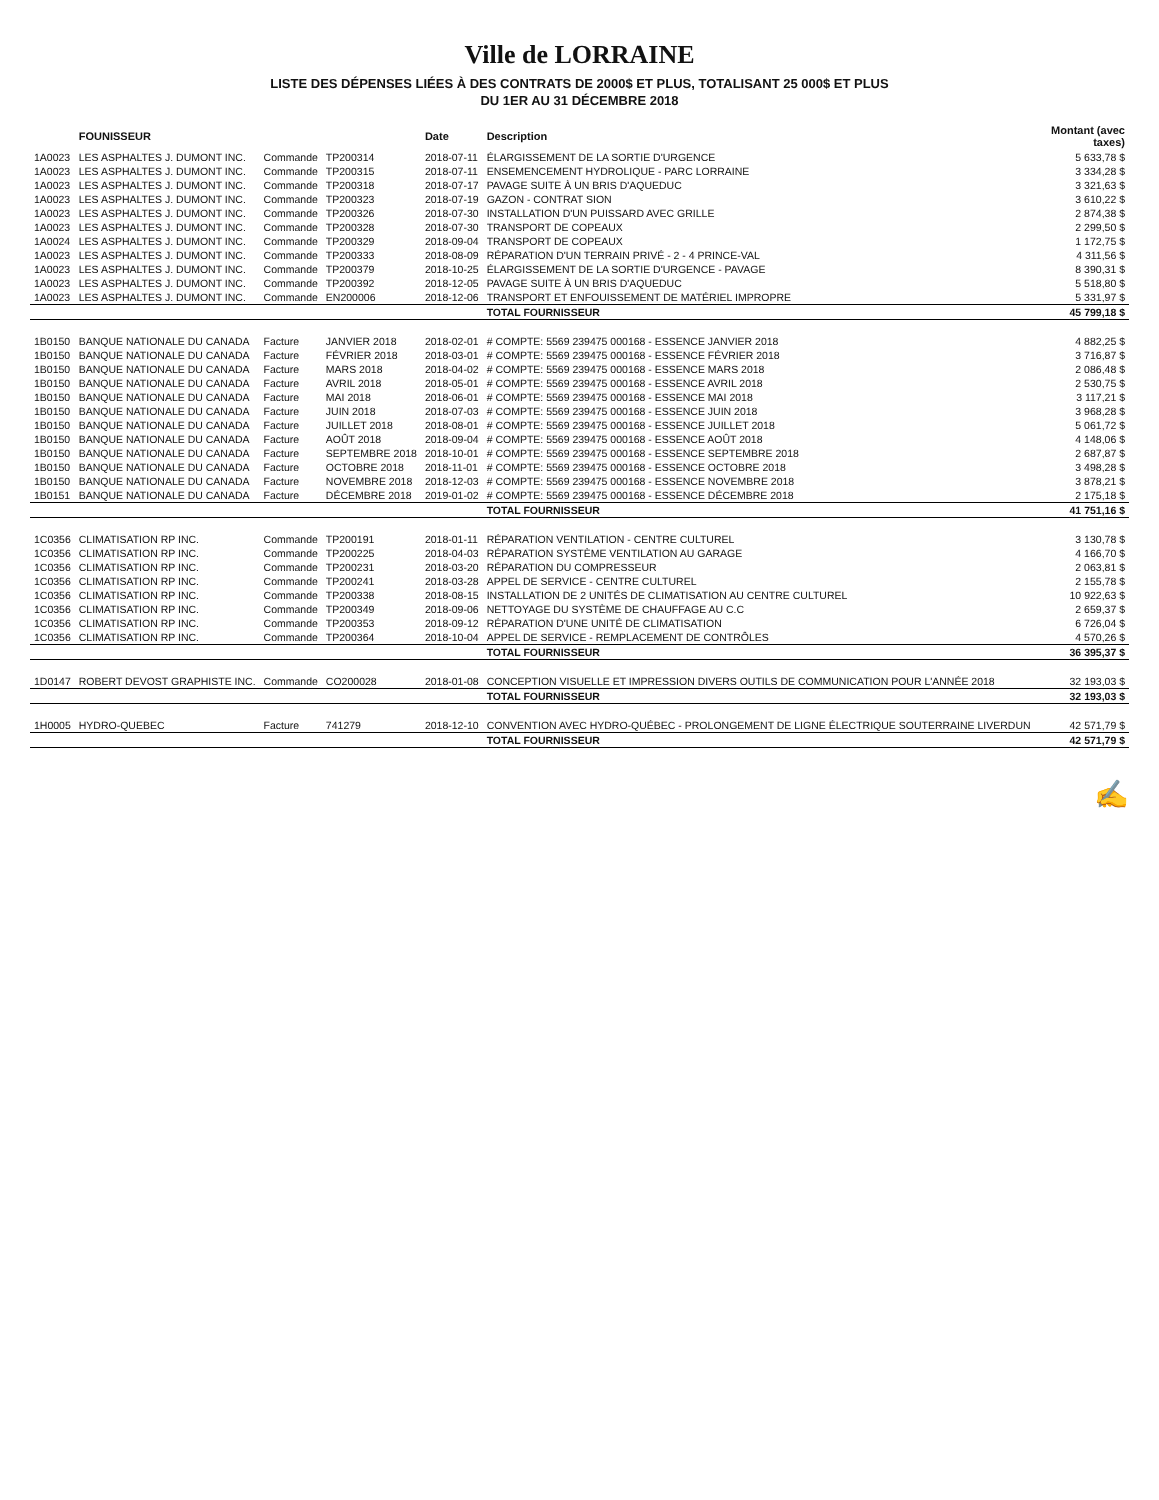Ville de LORRAINE
LISTE DES DÉPENSES LIÉES À DES CONTRATS DE 2000$ ET PLUS, TOTALISANT 25 000$ ET PLUS
DU 1ER AU 31 DÉCEMBRE 2018
| | FOUNISSEUR | | | Date | Description | Montant (avec taxes) |
| --- | --- | --- | --- | --- | --- | --- |
| 1A0023 | LES ASPHALTES J. DUMONT INC. | Commande | TP200314 | 2018-07-11 | ÉLARGISSEMENT DE LA SORTIE D'URGENCE | 5 633,78 $ |
| 1A0023 | LES ASPHALTES J. DUMONT INC. | Commande | TP200315 | 2018-07-11 | ENSEMENCEMENT HYDROLIQUE - PARC LORRAINE | 3 334,28 $ |
| 1A0023 | LES ASPHALTES J. DUMONT INC. | Commande | TP200318 | 2018-07-17 | PAVAGE SUITE À UN BRIS D'AQUEDUC | 3 321,63 $ |
| 1A0023 | LES ASPHALTES J. DUMONT INC. | Commande | TP200323 | 2018-07-19 | GAZON - CONTRAT SION | 3 610,22 $ |
| 1A0023 | LES ASPHALTES J. DUMONT INC. | Commande | TP200326 | 2018-07-30 | INSTALLATION D'UN PUISSARD AVEC GRILLE | 2 874,38 $ |
| 1A0023 | LES ASPHALTES J. DUMONT INC. | Commande | TP200328 | 2018-07-30 | TRANSPORT DE COPEAUX | 2 299,50 $ |
| 1A0024 | LES ASPHALTES J. DUMONT INC. | Commande | TP200329 | 2018-09-04 | TRANSPORT DE COPEAUX | 1 172,75 $ |
| 1A0023 | LES ASPHALTES J. DUMONT INC. | Commande | TP200333 | 2018-08-09 | RÉPARATION D'UN TERRAIN PRIVÉ - 2 - 4 PRINCE-VAL | 4 311,56 $ |
| 1A0023 | LES ASPHALTES J. DUMONT INC. | Commande | TP200379 | 2018-10-25 | ÉLARGISSEMENT DE LA SORTIE D'URGENCE - PAVAGE | 8 390,31 $ |
| 1A0023 | LES ASPHALTES J. DUMONT INC. | Commande | TP200392 | 2018-12-05 | PAVAGE SUITE À UN BRIS D'AQUEDUC | 5 518,80 $ |
| 1A0023 | LES ASPHALTES J. DUMONT INC. | Commande | EN200006 | 2018-12-06 | TRANSPORT ET ENFOUISSEMENT DE MATÉRIEL IMPROPRE | 5 331,97 $ |
| | | | | | TOTAL FOURNISSEUR | 45 799,18 $ |
| 1B0150 | BANQUE NATIONALE DU CANADA | Facture | JANVIER 2018 | 2018-02-01 | # COMPTE: 5569 239475 000168 - ESSENCE JANVIER 2018 | 4 882,25 $ |
| 1B0150 | BANQUE NATIONALE DU CANADA | Facture | FÉVRIER 2018 | 2018-03-01 | # COMPTE: 5569 239475 000168 - ESSENCE FÉVRIER 2018 | 3 716,87 $ |
| 1B0150 | BANQUE NATIONALE DU CANADA | Facture | MARS 2018 | 2018-04-02 | # COMPTE: 5569 239475 000168 - ESSENCE MARS 2018 | 2 086,48 $ |
| 1B0150 | BANQUE NATIONALE DU CANADA | Facture | AVRIL 2018 | 2018-05-01 | # COMPTE: 5569 239475 000168 - ESSENCE AVRIL 2018 | 2 530,75 $ |
| 1B0150 | BANQUE NATIONALE DU CANADA | Facture | MAI 2018 | 2018-06-01 | # COMPTE: 5569 239475 000168 - ESSENCE MAI 2018 | 3 117,21 $ |
| 1B0150 | BANQUE NATIONALE DU CANADA | Facture | JUIN 2018 | 2018-07-03 | # COMPTE: 5569 239475 000168 - ESSENCE JUIN 2018 | 3 968,28 $ |
| 1B0150 | BANQUE NATIONALE DU CANADA | Facture | JUILLET 2018 | 2018-08-01 | # COMPTE: 5569 239475 000168 - ESSENCE JUILLET 2018 | 5 061,72 $ |
| 1B0150 | BANQUE NATIONALE DU CANADA | Facture | AOÛT 2018 | 2018-09-04 | # COMPTE: 5569 239475 000168 - ESSENCE AOÛT 2018 | 4 148,06 $ |
| 1B0150 | BANQUE NATIONALE DU CANADA | Facture | SEPTEMBRE 2018 | 2018-10-01 | # COMPTE: 5569 239475 000168 - ESSENCE SEPTEMBRE 2018 | 2 687,87 $ |
| 1B0150 | BANQUE NATIONALE DU CANADA | Facture | OCTOBRE 2018 | 2018-11-01 | # COMPTE: 5569 239475 000168 - ESSENCE OCTOBRE 2018 | 3 498,28 $ |
| 1B0150 | BANQUE NATIONALE DU CANADA | Facture | NOVEMBRE 2018 | 2018-12-03 | # COMPTE: 5569 239475 000168 - ESSENCE NOVEMBRE 2018 | 3 878,21 $ |
| 1B0151 | BANQUE NATIONALE DU CANADA | Facture | DÉCEMBRE 2018 | 2019-01-02 | # COMPTE: 5569 239475 000168 - ESSENCE DÉCEMBRE 2018 | 2 175,18 $ |
| | | | | | TOTAL FOURNISSEUR | 41 751,16 $ |
| 1C0356 | CLIMATISATION RP INC. | Commande | TP200191 | 2018-01-11 | RÉPARATION VENTILATION - CENTRE CULTUREL | 3 130,78 $ |
| 1C0356 | CLIMATISATION RP INC. | Commande | TP200225 | 2018-04-03 | RÉPARATION SYSTÈME VENTILATION AU GARAGE | 4 166,70 $ |
| 1C0356 | CLIMATISATION RP INC. | Commande | TP200231 | 2018-03-20 | RÉPARATION DU COMPRESSEUR | 2 063,81 $ |
| 1C0356 | CLIMATISATION RP INC. | Commande | TP200241 | 2018-03-28 | APPEL DE SERVICE - CENTRE CULTUREL | 2 155,78 $ |
| 1C0356 | CLIMATISATION RP INC. | Commande | TP200338 | 2018-08-15 | INSTALLATION DE 2 UNITÉS DE CLIMATISATION AU CENTRE CULTUREL | 10 922,63 $ |
| 1C0356 | CLIMATISATION RP INC. | Commande | TP200349 | 2018-09-06 | NETTOYAGE DU SYSTÈME DE CHAUFFAGE AU C.C | 2 659,37 $ |
| 1C0356 | CLIMATISATION RP INC. | Commande | TP200353 | 2018-09-12 | RÉPARATION D'UNE UNITÉ DE CLIMATISATION | 6 726,04 $ |
| 1C0356 | CLIMATISATION RP INC. | Commande | TP200364 | 2018-10-04 | APPEL DE SERVICE - REMPLACEMENT DE CONTRÔLES | 4 570,26 $ |
| | | | | | TOTAL FOURNISSEUR | 36 395,37 $ |
| 1D0147 | ROBERT DEVOST GRAPHISTE INC. | Commande | CO200028 | 2018-01-08 | CONCEPTION VISUELLE ET IMPRESSION DIVERS OUTILS DE COMMUNICATION POUR L'ANNÉE 2018 | 32 193,03 $ |
| | | | | | TOTAL FOURNISSEUR | 32 193,03 $ |
| 1H0005 | HYDRO-QUEBEC | Facture | 741279 | 2018-12-10 | CONVENTION AVEC HYDRO-QUÉBEC - PROLONGEMENT DE LIGNE ÉLECTRIQUE SOUTERRAINE LIVERDUN | 42 571,79 $ |
| | | | | | TOTAL FOURNISSEUR | 42 571,79 $ |
✍